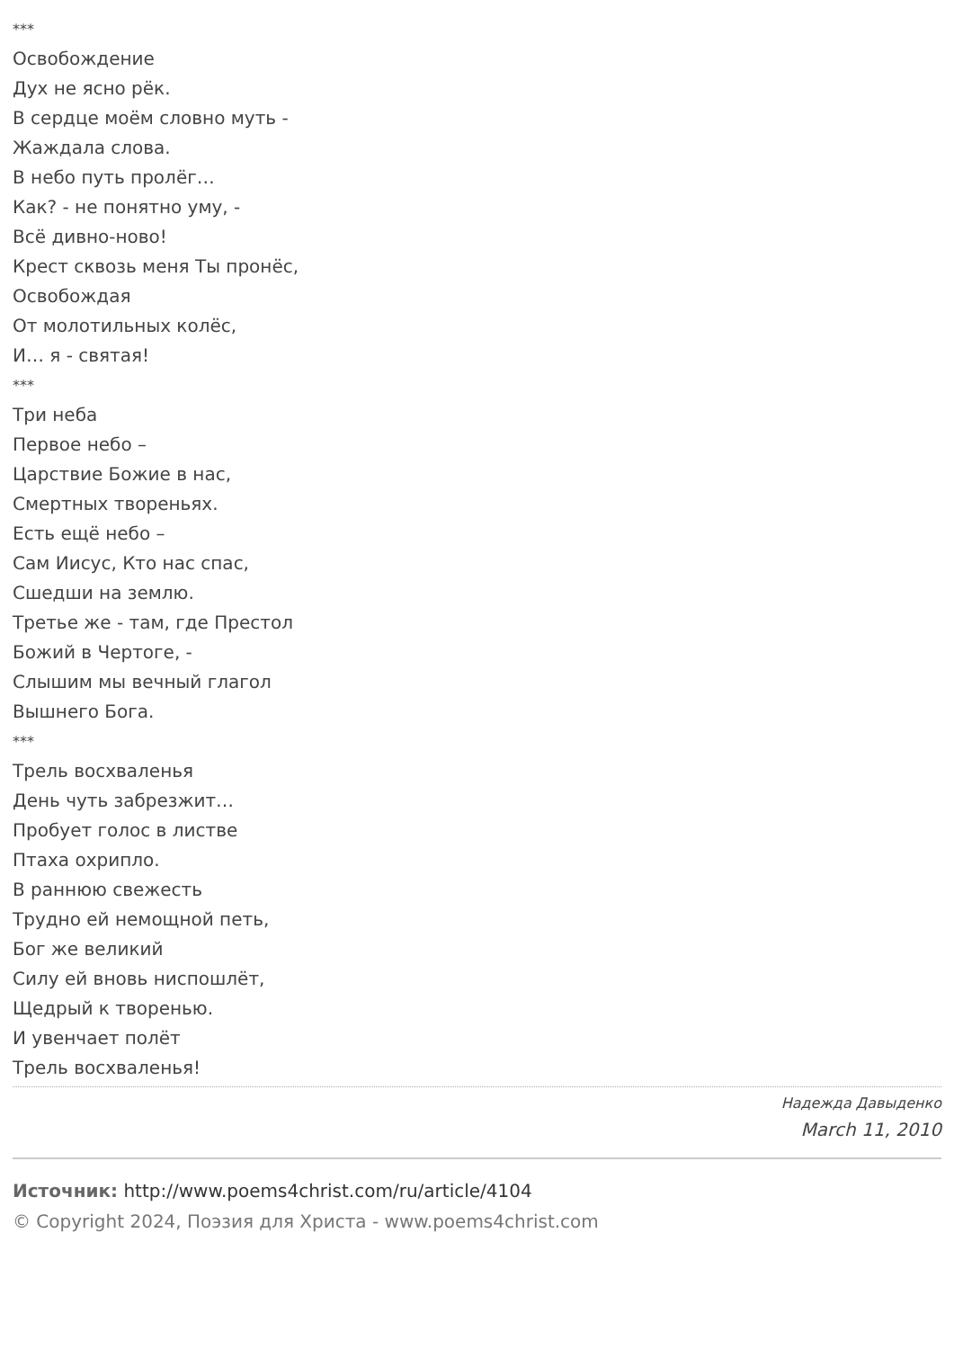***
Освобождение
Дух не ясно рёк.
В сердце моём словно муть -
Жаждала слова.
В небо путь пролёг…
Как? - не понятно уму, -
Всё дивно-ново!
Крест сквозь меня Ты пронёс,
Освобождая
От молотильных колёс,
И… я - святая!
***
Три неба
Первое небо –
Царствие Божие в нас,
Смертных твореньях.
Есть ещё небо –
Сам Иисус, Кто нас спас,
Сшедши на землю.
Третье же - там, где Престол
Божий в Чертоге, -
Слышим мы вечный глагол
Вышнего Бога.
***
Трель восхваленья
День чуть забрезжит…
Пробует голос в листве
Птаха охрипло.
В раннюю свежесть
Трудно ей немощной петь,
Бог же великий
Силу ей вновь ниспошлёт,
Щедрый к творенью.
И увенчает полёт
Трель восхваленья!
Надежда Давыденко
March 11, 2010
Источник: http://www.poems4christ.com/ru/article/4104
© Copyright 2024, Поэзия для Христа - www.poems4christ.com